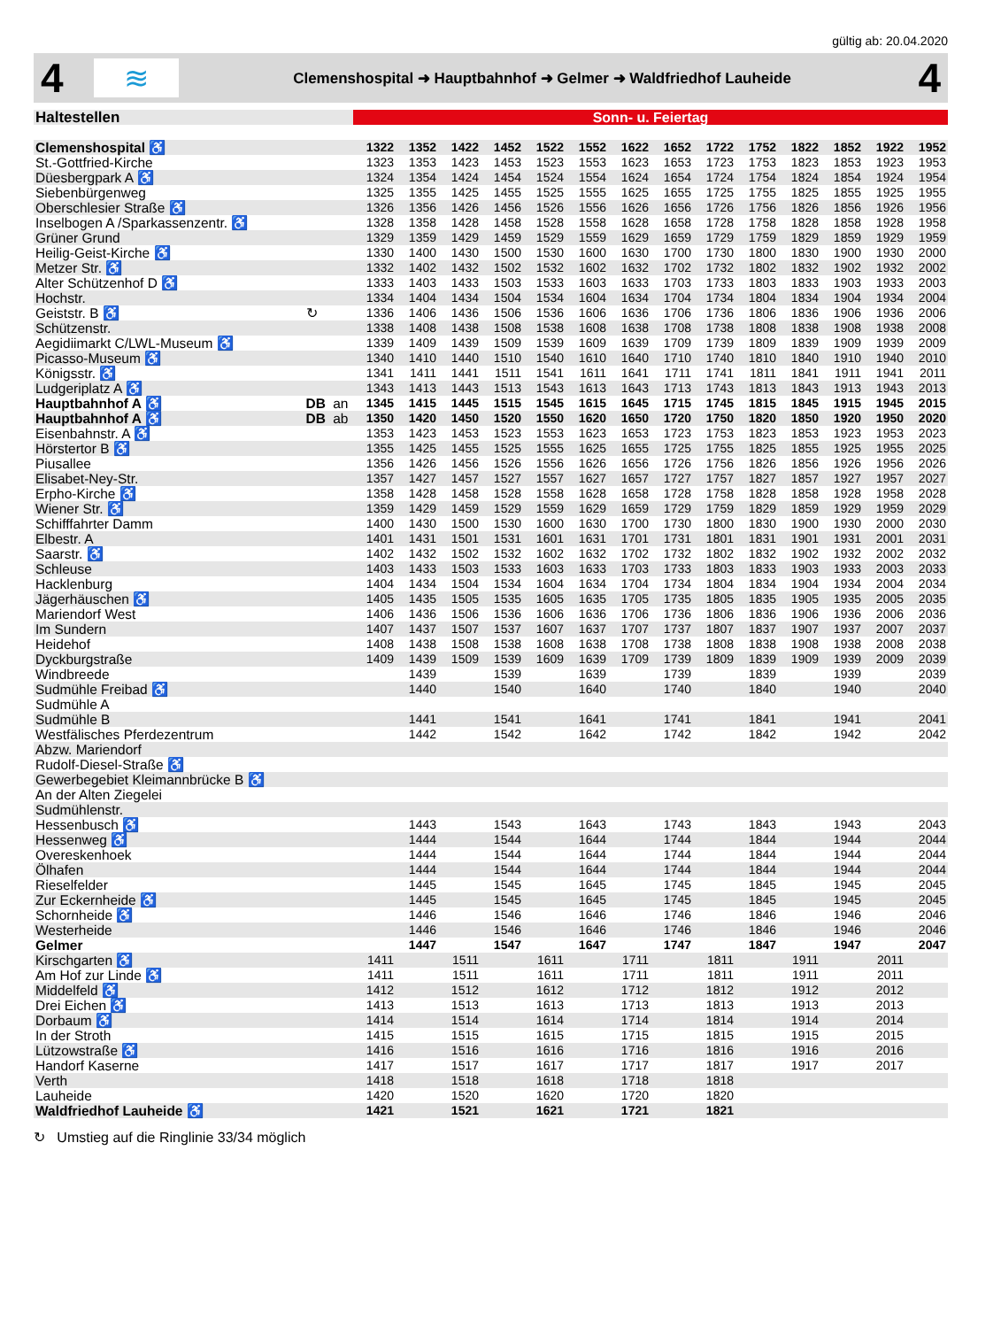gültig ab: 20.04.2020
4
≋
Clemenshospital ➜ Hauptbahnhof ➜ Gelmer ➜ Waldfriedhof Lauheide
4
| Haltestellen | | | Sonn- u. Feiertag | | | | | | | | | | | | | |
| --- | --- | --- | --- | --- | --- | --- | --- | --- | --- | --- | --- | --- | --- | --- | --- | --- |
| Clemenshospital ♿ | | | 1322 | 1352 | 1422 | 1452 | 1522 | 1552 | 1622 | 1652 | 1722 | 1752 | 1822 | 1852 | 1922 | 1952 |
| St.-Gottfried-Kirche | | | 1323 | 1353 | 1423 | 1453 | 1523 | 1553 | 1623 | 1653 | 1723 | 1753 | 1823 | 1853 | 1923 | 1953 |
| Düesbergpark A ♿ | | | 1324 | 1354 | 1424 | 1454 | 1524 | 1554 | 1624 | 1654 | 1724 | 1754 | 1824 | 1854 | 1924 | 1954 |
| Siebenbürgenweg | | | 1325 | 1355 | 1425 | 1455 | 1525 | 1555 | 1625 | 1655 | 1725 | 1755 | 1825 | 1855 | 1925 | 1955 |
| Oberschlesier Straße ♿ | | | 1326 | 1356 | 1426 | 1456 | 1526 | 1556 | 1626 | 1656 | 1726 | 1756 | 1826 | 1856 | 1926 | 1956 |
| Inselbogen A /Sparkassenzentr. ♿ | | | 1328 | 1358 | 1428 | 1458 | 1528 | 1558 | 1628 | 1658 | 1728 | 1758 | 1828 | 1858 | 1928 | 1958 |
| Grüner Grund | | | 1329 | 1359 | 1429 | 1459 | 1529 | 1559 | 1629 | 1659 | 1729 | 1759 | 1829 | 1859 | 1929 | 1959 |
| Heilig-Geist-Kirche ♿ | | | 1330 | 1400 | 1430 | 1500 | 1530 | 1600 | 1630 | 1700 | 1730 | 1800 | 1830 | 1900 | 1930 | 2000 |
| Metzer Str. ♿ | | | 1332 | 1402 | 1432 | 1502 | 1532 | 1602 | 1632 | 1702 | 1732 | 1802 | 1832 | 1902 | 1932 | 2002 |
| Alter Schützenhof D ♿ | | | 1333 | 1403 | 1433 | 1503 | 1533 | 1603 | 1633 | 1703 | 1733 | 1803 | 1833 | 1903 | 1933 | 2003 |
| Hochstr. | | | 1334 | 1404 | 1434 | 1504 | 1534 | 1604 | 1634 | 1704 | 1734 | 1804 | 1834 | 1904 | 1934 | 2004 |
| Geiststr. B ♿ | ↻ | | 1336 | 1406 | 1436 | 1506 | 1536 | 1606 | 1636 | 1706 | 1736 | 1806 | 1836 | 1906 | 1936 | 2006 |
| Schützenstr. | | | 1338 | 1408 | 1438 | 1508 | 1538 | 1608 | 1638 | 1708 | 1738 | 1808 | 1838 | 1908 | 1938 | 2008 |
| Aegidiimarkt C/LWL-Museum ♿ | | | 1339 | 1409 | 1439 | 1509 | 1539 | 1609 | 1639 | 1709 | 1739 | 1809 | 1839 | 1909 | 1939 | 2009 |
| Picasso-Museum ♿ | | | 1340 | 1410 | 1440 | 1510 | 1540 | 1610 | 1640 | 1710 | 1740 | 1810 | 1840 | 1910 | 1940 | 2010 |
| Königsstr. ♿ | | | 1341 | 1411 | 1441 | 1511 | 1541 | 1611 | 1641 | 1711 | 1741 | 1811 | 1841 | 1911 | 1941 | 2011 |
| Ludgeriplatz A ♿ | | | 1343 | 1413 | 1443 | 1513 | 1543 | 1613 | 1643 | 1713 | 1743 | 1813 | 1843 | 1913 | 1943 | 2013 |
| Hauptbahnhof A ♿ | DB | an | 1345 | 1415 | 1445 | 1515 | 1545 | 1615 | 1645 | 1715 | 1745 | 1815 | 1845 | 1915 | 1945 | 2015 |
| Hauptbahnhof A ♿ | DB | ab | 1350 | 1420 | 1450 | 1520 | 1550 | 1620 | 1650 | 1720 | 1750 | 1820 | 1850 | 1920 | 1950 | 2020 |
| Eisenbahnstr. A ♿ | | | 1353 | 1423 | 1453 | 1523 | 1553 | 1623 | 1653 | 1723 | 1753 | 1823 | 1853 | 1923 | 1953 | 2023 |
| Hörstertor B ♿ | | | 1355 | 1425 | 1455 | 1525 | 1555 | 1625 | 1655 | 1725 | 1755 | 1825 | 1855 | 1925 | 1955 | 2025 |
| Piusallee | | | 1356 | 1426 | 1456 | 1526 | 1556 | 1626 | 1656 | 1726 | 1756 | 1826 | 1856 | 1926 | 1956 | 2026 |
| Elisabet-Ney-Str. | | | 1357 | 1427 | 1457 | 1527 | 1557 | 1627 | 1657 | 1727 | 1757 | 1827 | 1857 | 1927 | 1957 | 2027 |
| Erpho-Kirche ♿ | | | 1358 | 1428 | 1458 | 1528 | 1558 | 1628 | 1658 | 1728 | 1758 | 1828 | 1858 | 1928 | 1958 | 2028 |
| Wiener Str. ♿ | | | 1359 | 1429 | 1459 | 1529 | 1559 | 1629 | 1659 | 1729 | 1759 | 1829 | 1859 | 1929 | 1959 | 2029 |
| Schifffahrter Damm | | | 1400 | 1430 | 1500 | 1530 | 1600 | 1630 | 1700 | 1730 | 1800 | 1830 | 1900 | 1930 | 2000 | 2030 |
| Elbestr. A | | | 1401 | 1431 | 1501 | 1531 | 1601 | 1631 | 1701 | 1731 | 1801 | 1831 | 1901 | 1931 | 2001 | 2031 |
| Saarstr. ♿ | | | 1402 | 1432 | 1502 | 1532 | 1602 | 1632 | 1702 | 1732 | 1802 | 1832 | 1902 | 1932 | 2002 | 2032 |
| Schleuse | | | 1403 | 1433 | 1503 | 1533 | 1603 | 1633 | 1703 | 1733 | 1803 | 1833 | 1903 | 1933 | 2003 | 2033 |
| Hacklenburg | | | 1404 | 1434 | 1504 | 1534 | 1604 | 1634 | 1704 | 1734 | 1804 | 1834 | 1904 | 1934 | 2004 | 2034 |
| Jägerhäuschen ♿ | | | 1405 | 1435 | 1505 | 1535 | 1605 | 1635 | 1705 | 1735 | 1805 | 1835 | 1905 | 1935 | 2005 | 2035 |
| Mariendorf West | | | 1406 | 1436 | 1506 | 1536 | 1606 | 1636 | 1706 | 1736 | 1806 | 1836 | 1906 | 1936 | 2006 | 2036 |
| Im Sundern | | | 1407 | 1437 | 1507 | 1537 | 1607 | 1637 | 1707 | 1737 | 1807 | 1837 | 1907 | 1937 | 2007 | 2037 |
| Heidehof | | | 1408 | 1438 | 1508 | 1538 | 1608 | 1638 | 1708 | 1738 | 1808 | 1838 | 1908 | 1938 | 2008 | 2038 |
| Dyckburgstraße | | | 1409 | 1439 | 1509 | 1539 | 1609 | 1639 | 1709 | 1739 | 1809 | 1839 | 1909 | 1939 | 2009 | 2039 |
| Windbreede | | | | 1439 | | 1539 | | 1639 | | 1739 | | 1839 | | 1939 | | 2039 |
| Sudmühle Freibad ♿ | | | | 1440 | | 1540 | | 1640 | | 1740 | | 1840 | | 1940 | | 2040 |
| Sudmühle A | | | | | | | | | | | | | | | | |
| Sudmühle B | | | | 1441 | | 1541 | | 1641 | | 1741 | | 1841 | | 1941 | | 2041 |
| Westfälisches Pferdezentrum | | | | 1442 | | 1542 | | 1642 | | 1742 | | 1842 | | 1942 | | 2042 |
| Abzw. Mariendorf | | | | | | | | | | | | | | | | |
| Rudolf-Diesel-Straße ♿ | | | | | | | | | | | | | | | | |
| Gewerbegebiet Kleimannbrücke B ♿ | | | | | | | | | | | | | | | | |
| An der Alten Ziegelei | | | | | | | | | | | | | | | | |
| Sudmühlenstr. | | | | | | | | | | | | | | | | |
| Hessenbusch ♿ | | | | 1443 | | 1543 | | 1643 | | 1743 | | 1843 | | 1943 | | 2043 |
| Hessenweg ♿ | | | | 1444 | | 1544 | | 1644 | | 1744 | | 1844 | | 1944 | | 2044 |
| Overeskenhoek | | | | 1444 | | 1544 | | 1644 | | 1744 | | 1844 | | 1944 | | 2044 |
| Ölhafen | | | | 1444 | | 1544 | | 1644 | | 1744 | | 1844 | | 1944 | | 2044 |
| Rieselfelder | | | | 1445 | | 1545 | | 1645 | | 1745 | | 1845 | | 1945 | | 2045 |
| Zur Eckernheide ♿ | | | | 1445 | | 1545 | | 1645 | | 1745 | | 1845 | | 1945 | | 2045 |
| Schornheide ♿ | | | | 1446 | | 1546 | | 1646 | | 1746 | | 1846 | | 1946 | | 2046 |
| Westerheide | | | | 1446 | | 1546 | | 1646 | | 1746 | | 1846 | | 1946 | | 2046 |
| Gelmer | | | | 1447 | | 1547 | | 1647 | | 1747 | | 1847 | | 1947 | | 2047 |
| Kirschgarten ♿ | | | 1411 | | 1511 | | 1611 | | 1711 | | 1811 | | 1911 | | 2011 | |
| Am Hof zur Linde ♿ | | | 1411 | | 1511 | | 1611 | | 1711 | | 1811 | | 1911 | | 2011 | |
| Middelfeld ♿ | | | 1412 | | 1512 | | 1612 | | 1712 | | 1812 | | 1912 | | 2012 | |
| Drei Eichen ♿ | | | 1413 | | 1513 | | 1613 | | 1713 | | 1813 | | 1913 | | 2013 | |
| Dorbaum ♿ | | | 1414 | | 1514 | | 1614 | | 1714 | | 1814 | | 1914 | | 2014 | |
| In der Stroth | | | 1415 | | 1515 | | 1615 | | 1715 | | 1815 | | 1915 | | 2015 | |
| Lützowstraße ♿ | | | 1416 | | 1516 | | 1616 | | 1716 | | 1816 | | 1916 | | 2016 | |
| Handorf Kaserne | | | 1417 | | 1517 | | 1617 | | 1717 | | 1817 | | 1917 | | 2017 | |
| Verth | | | 1418 | | 1518 | | 1618 | | 1718 | | 1818 | | | | | |
| Lauheide | | | 1420 | | 1520 | | 1620 | | 1720 | | 1820 | | | | | |
| Waldfriedhof Lauheide ♿ | | | 1421 | | 1521 | | 1621 | | 1721 | | 1821 | | | | | |
↻ Umstieg auf die Ringlinie 33/34 möglich